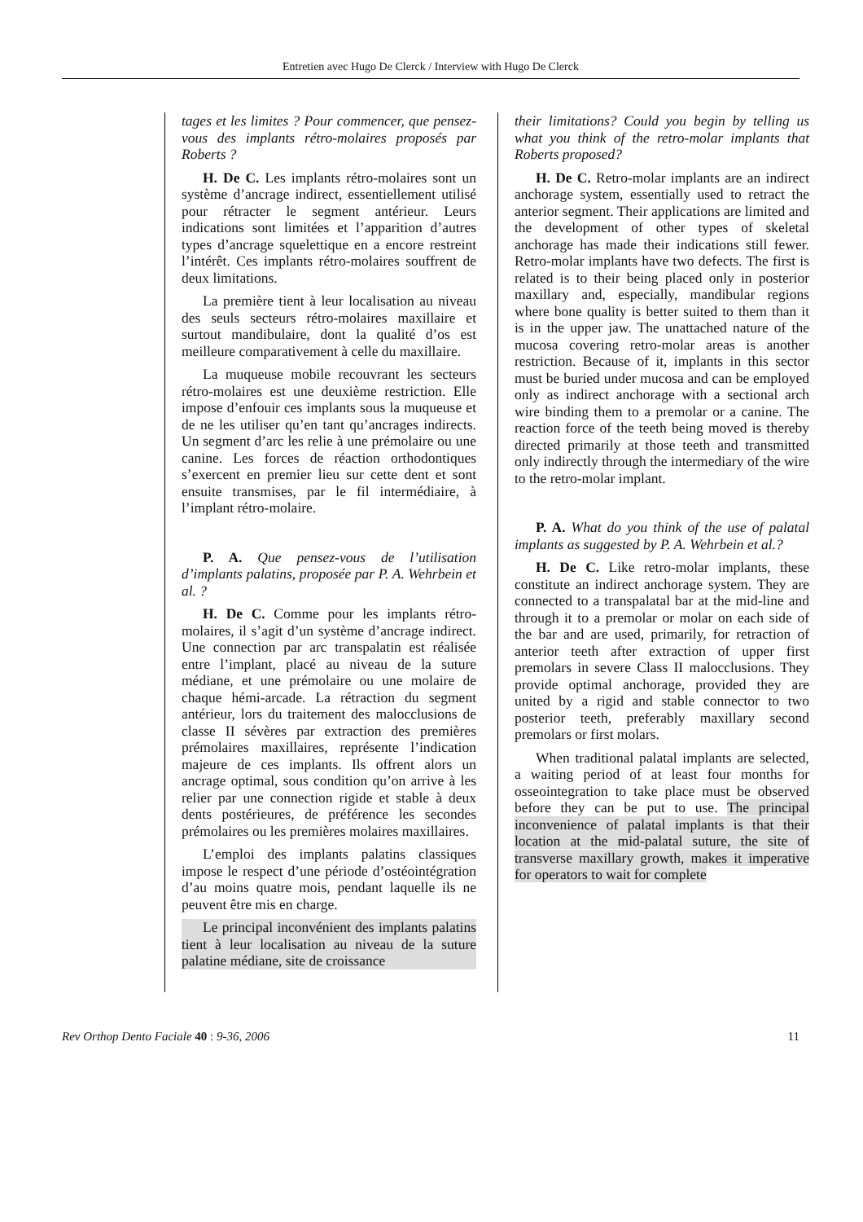Entretien avec Hugo De Clerck / Interview with Hugo De Clerck
tages et les limites ? Pour commencer, que pensez-vous des implants rétro-molaires proposés par Roberts ?
H. De C. Les implants rétro-molaires sont un système d’ancrage indirect, essentiellement utilisé pour rétracter le segment antérieur. Leurs indications sont limitées et l’apparition d’autres types d’ancrage squelettique en a encore restreint l’intérêt. Ces implants rétro-molaires souffrent de deux limitations.
La première tient à leur localisation au niveau des seuls secteurs rétro-molaires maxillaire et surtout mandibulaire, dont la qualité d’os est meilleure comparativement à celle du maxillaire.
La muqueuse mobile recouvrant les secteurs rétro-molaires est une deuxième restriction. Elle impose d’enfouir ces implants sous la muqueuse et de ne les utiliser qu’en tant qu’ancrages indirects. Un segment d’arc les relie à une prémolaire ou une canine. Les forces de réaction orthodontiques s’exercent en premier lieu sur cette dent et sont ensuite transmises, par le fil intermédiaire, à l’implant rétro-molaire.
P. A. Que pensez-vous de l’utilisation d’implants palatins, proposée par P. A. Wehrbein et al. ?
H. De C. Comme pour les implants rétro-molaires, il s’agit d’un système d’ancrage indirect. Une connection par arc transpalatin est réalisée entre l’implant, placé au niveau de la suture médiane, et une prémolaire ou une molaire de chaque hémi-arcade. La rétraction du segment antérieur, lors du traitement des malocclusions de classe II sévères par extraction des premières prémolaires maxillaires, représente l’indication majeure de ces implants. Ils offrent alors un ancrage optimal, sous condition qu’on arrive à les relier par une connection rigide et stable à deux dents postérieures, de préférence les secondes prémolaires ou les premières molaires maxillaires.
L’emploi des implants palatins classiques impose le respect d’une période d’ostéointégration d’au moins quatre mois, pendant laquelle ils ne peuvent être mis en charge.
Le principal inconvénient des implants palatins tient à leur localisation au niveau de la suture palatine médiane, site de croissance
their limitations? Could you begin by telling us what you think of the retro-molar implants that Roberts proposed?
H. De C. Retro-molar implants are an indirect anchorage system, essentially used to retract the anterior segment. Their applications are limited and the development of other types of skeletal anchorage has made their indications still fewer. Retro-molar implants have two defects. The first is related is to their being placed only in posterior maxillary and, especially, mandibular regions where bone quality is better suited to them than it is in the upper jaw. The unattached nature of the mucosa covering retro-molar areas is another restriction. Because of it, implants in this sector must be buried under mucosa and can be employed only as indirect anchorage with a sectional arch wire binding them to a premolar or a canine. The reaction force of the teeth being moved is thereby directed primarily at those teeth and transmitted only indirectly through the intermediary of the wire to the retro-molar implant.
P. A. What do you think of the use of palatal implants as suggested by P. A. Wehrbein et al.?
H. De C. Like retro-molar implants, these constitute an indirect anchorage system. They are connected to a transpalatal bar at the mid-line and through it to a premolar or molar on each side of the bar and are used, primarily, for retraction of anterior teeth after extraction of upper first premolars in severe Class II malocclusions. They provide optimal anchorage, provided they are united by a rigid and stable connector to two posterior teeth, preferably maxillary second premolars or first molars.
When traditional palatal implants are selected, a waiting period of at least four months for osseointegration to take place must be observed before they can be put to use. The principal inconvenience of palatal implants is that their location at the mid-palatal suture, the site of transverse maxillary growth, makes it imperative for operators to wait for complete
Rev Orthop Dento Faciale 40 : 9-36, 2006 11